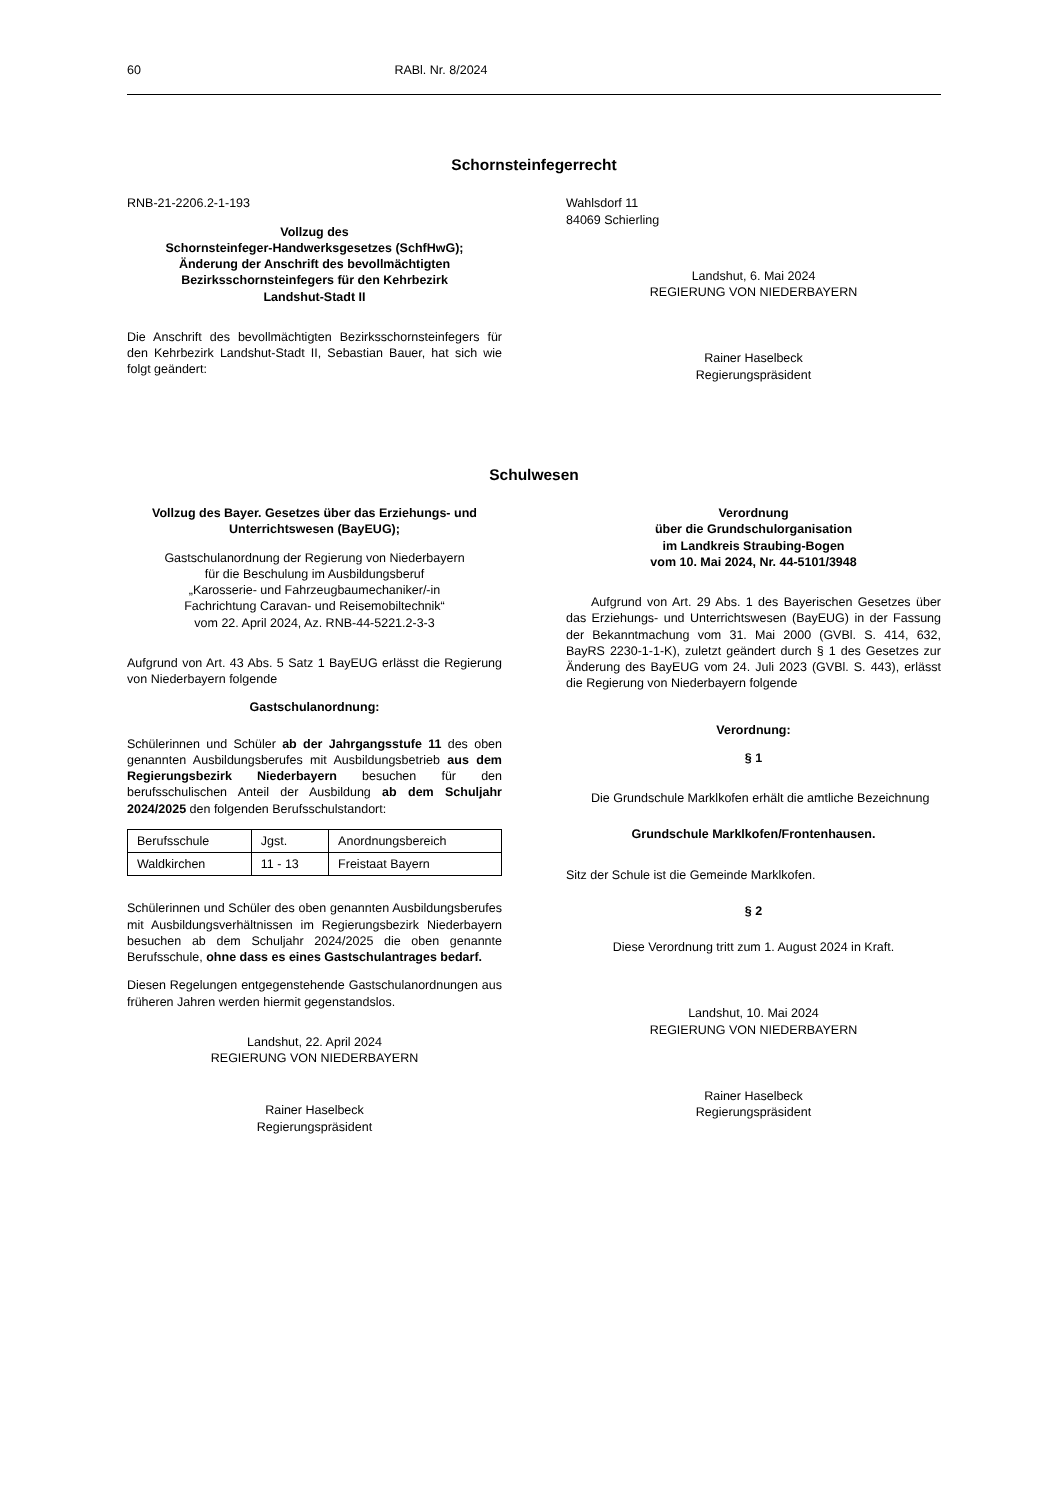60 RABl. Nr. 8/2024
Schornsteinfegerrecht
RNB-21-2206.2-1-193
Vollzug des
Schornsteinfeger-Handwerksgesetzes (SchfHwG);
Änderung der Anschrift des bevollmächtigten
Bezirksschornsteinfegers für den Kehrbezirk
Landshut-Stadt II
Die Anschrift des bevollmächtigten Bezirksschorn­steinfegers für den Kehrbezirk Landshut-Stadt II, Sebastian Bauer, hat sich wie folgt geändert:
Wahlsdorf 11
84069 Schierling
Landshut, 6. Mai 2024
REGIERUNG VON NIEDERBAYERN
Rainer Haselbeck
Regierungspräsident
Schulwesen
Vollzug des Bayer. Gesetzes über das Erziehungs- und Unterrichtswesen (BayEUG);
Gastschulanordnung der Regierung von Niederbayern
für die Beschulung im Ausbildungsberuf
„Karosserie- und Fahrzeugbaumechaniker/-in
Fachrichtung Caravan- und Reisemobiltechnik“
vom 22. April 2024, Az. RNB-44-5221.2-3-3
Aufgrund von Art. 43 Abs. 5 Satz 1 BayEUG erlässt die Regierung von Niederbayern folgende
Gastschulanordnung:
Schülerinnen und Schüler ab der Jahrgangsstufe 11 des oben genannten Ausbildungsberufes mit Ausbildungs­betrieb aus dem Regierungsbezirk Niederbayern besuchen für den berufsschulischen Anteil der Ausbildung ab dem Schuljahr 2024/2025 den folgenden Berufs­schulstandort:
| Berufsschule | Jgst. | Anordnungsbereich |
| Waldkirchen | 11 - 13 | Freistaat Bayern |
Schülerinnen und Schüler des oben genannten Ausbildungsberufes mit Ausbildungsverhältnissen im Regierungsbezirk Niederbayern besuchen ab dem Schuljahr 2024/2025 die oben genannte Berufsschule, ohne dass es eines Gastschulantrages bedarf.
Diesen Regelungen entgegenstehende Gastschulanord­nungen aus früheren Jahren werden hiermit gegenstands­los.
Landshut, 22. April 2024
REGIERUNG VON NIEDERBAYERN
Rainer Haselbeck
Regierungspräsident
Verordnung
über die Grundschulorganisation
im Landkreis Straubing-Bogen
vom 10. Mai 2024, Nr. 44-5101/3948
Aufgrund von Art. 29 Abs. 1 des Bayerischen Gesetzes über das Erziehungs- und Unterrichtswesen (BayEUG) in der Fassung der Bekanntmachung vom 31. Mai 2000 (GVBl. S. 414, 632, BayRS 2230-1-1-K), zuletzt geändert durch § 1 des Gesetzes zur Änderung des BayEUG vom 24. Juli 2023 (GVBl. S. 443), erlässt die Regierung von Niederbayern folgende
Verordnung:
§ 1
Die Grundschule Marklkofen erhält die amtliche Bezeichnung
Grundschule Marklkofen/Frontenhausen.
Sitz der Schule ist die Gemeinde Marklkofen.
§ 2
Diese Verordnung tritt zum 1. August 2024 in Kraft.
Landshut, 10. Mai 2024
REGIERUNG VON NIEDERBAYERN
Rainer Haselbeck
Regierungspräsident